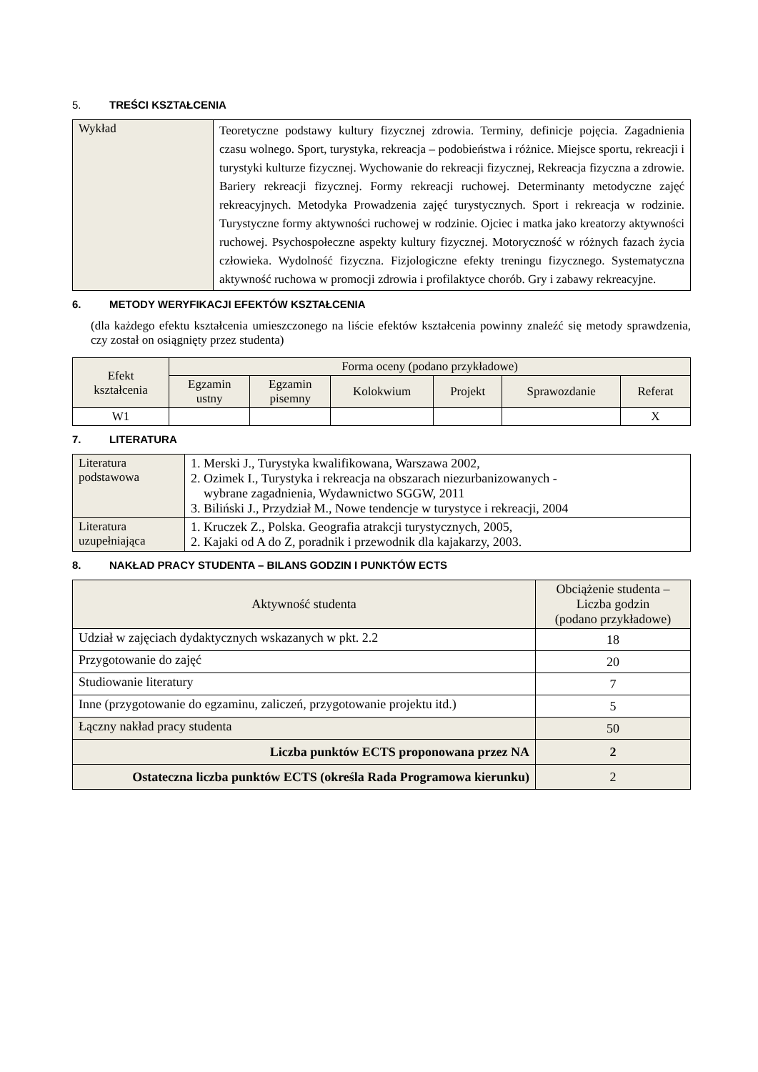5. TREŚCI KSZTAŁCENIA
| Wykład | Teoretyczne podstawy kultury fizycznej zdrowia. Terminy, definicje pojęcia. Zagadnienia czasu wolnego. Sport, turystyka, rekreacja – podobieństwa i różnice. Miejsce sportu, rekreacji i turystyki kulturze fizycznej. Wychowanie do rekreacji fizycznej, Rekreacja fizyczna a zdrowie. Bariery rekreacji fizycznej. Formy rekreacji ruchowej. Determinanty metodyczne zajęć rekreacyjnych. Metodyka Prowadzenia zajęć turystycznych. Sport i rekreacja w rodzinie. Turystyczne formy aktywności ruchowej w rodzinie. Ojciec i matka jako kreatorzy aktywności ruchowej. Psychospołeczne aspekty kultury fizycznej. Motoryczność w różnych fazach życia człowieka. Wydolność fizyczna. Fizjologiczne efekty treningu fizycznego. Systematyczna aktywność ruchowa w promocji zdrowia i profilaktyce chorób. Gry i zabawy rekreacyjne. |
6. METODY WERYFIKACJI EFEKTÓW KSZTAŁCENIA
(dla każdego efektu kształcenia umieszczonego na liście efektów kształcenia powinny znaleźć się metody sprawdzenia, czy został on osiągnięty przez studenta)
| Efekt kształcenia | Forma oceny (podano przykładowe) | | | | | |
| --- | --- | --- | --- | --- | --- | --- |
| | Egzamin ustny | Egzamin pisemny | Kolokwium | Projekt | Sprawozdanie | Referat |
| W1 | | | | | | X |
7. LITERATURA
| Literatura podstawowa | 1. Merski J., Turystyka kwalifikowana, Warszawa 2002, 2. Ozimek I., Turystyka i rekreacja na obszarach niezurbanizowanych - wybrane zagadnienia, Wydawnictwo SGGW, 2011 3. Biliński J., Przydział M., Nowe tendencje w turystyce i rekreacji, 2004 |
| Literatura uzupełniająca | 1. Kruczek Z., Polska. Geografia atrakcji turystycznych, 2005, 2. Kajaki od A do Z, poradnik i przewodnik dla kajakarzy, 2003. |
8. NAKŁAD PRACY STUDENTA – BILANS GODZIN I PUNKTÓW ECTS
| Aktywność studenta | Obciążenie studenta – Liczba godzin (podano przykładowe) |
| --- | --- |
| Udział w zajęciach dydaktycznych wskazanych w pkt. 2.2 | 18 |
| Przygotowanie do zajęć | 20 |
| Studiowanie literatury | 7 |
| Inne (przygotowanie do egzaminu, zaliczeń, przygotowanie projektu itd.) | 5 |
| Łączny nakład pracy studenta | 50 |
| Liczba punktów ECTS proponowana przez NA | 2 |
| Ostateczna liczba punktów ECTS (określa Rada Programowa kierunku) | 2 |